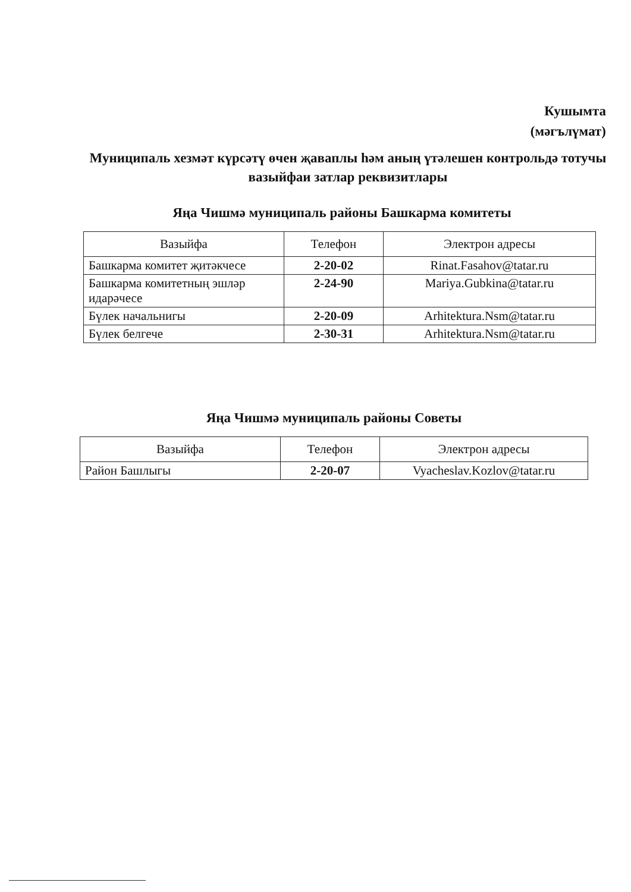Кушымта
(мәгълүмат)
Муниципаль хезмәт күрсәтү өчен җаваплы һәм аның үтәлешен контрольдә тотучы вазыйфаи затлар реквизитлары
Яңа Чишмә муниципаль районы Башкарма комитеты
| Вазыйфа | Телефон | Электрон адресы |
| --- | --- | --- |
| Башкарма комитет җитәкчесе | 2-20-02 | Rinat.Fasahov@tatar.ru |
| Башкарма комитетның эшләр идарәчесе | 2-24-90 | Mariya.Gubkina@tatar.ru |
| Бүлек начальнигы | 2-20-09 | Arhitektura.Nsm@tatar.ru |
| Бүлек белгече | 2-30-31 | Arhitektura.Nsm@tatar.ru |
Яңа Чишмә муниципаль районы Советы
| Вазыйфа | Телефон | Электрон адресы |
| --- | --- | --- |
| Район Башлыгы | 2-20-07 | Vyacheslav.Kozlov@tatar.ru |